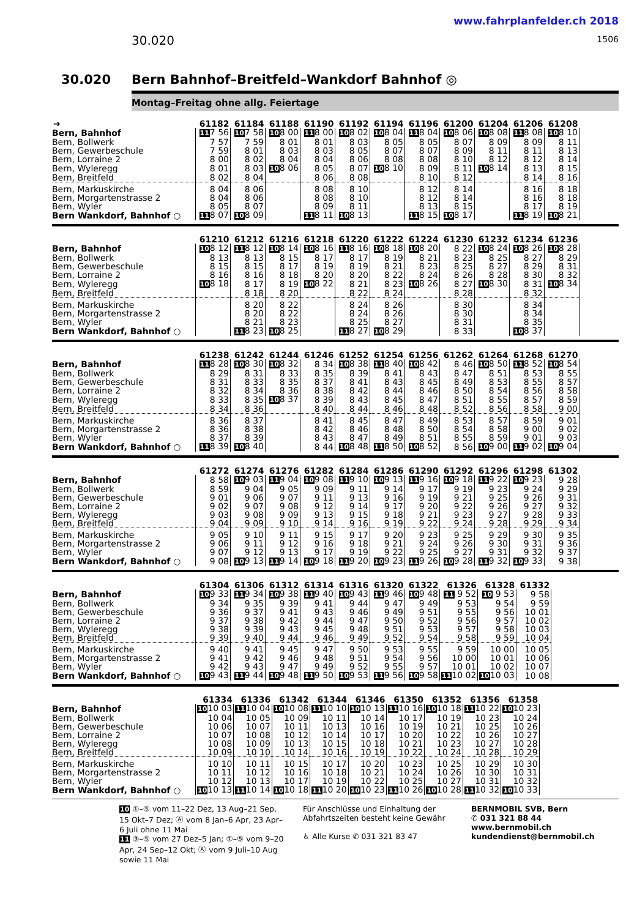30.020
www.fahrplanfelder.ch 2018
1506
30.020 Bern Bahnhof–Breitfeld–Wankdorf Bahnhof ◎
Montag–Freitag ohne allg. Feiertage
| ➔ | 61182 | 61184 | 61188 | 61190 | 61192 | 61194 | 61196 | 61200 | 61204 | 61206 | 61208 |
| --- | --- | --- | --- | --- | --- | --- | --- | --- | --- | --- | --- |
| Bern, Bahnhof | 11 7 56 | 10 7 58 | 10 8 00 | 11 8 00 | 10 8 02 | 10 8 04 | 11 8 04 | 10 8 06 | 10 8 08 | 11 8 08 | 10 8 10 |
| Bern, Bollwerk | 7 57 | 7 59 | 8 01 | 8 01 | 8 03 | 8 05 | 8 05 | 8 07 | 8 09 | 8 09 | 8 11 |
| Bern, Gewerbeschule | 7 59 | 8 01 | 8 03 | 8 03 | 8 05 | 8 07 | 8 07 | 8 09 | 8 11 | 8 11 | 8 13 |
| Bern, Lorraine 2 | 8 00 | 8 02 | 8 04 | 8 04 | 8 06 | 8 08 | 8 08 | 8 10 | 8 12 | 8 12 | 8 14 |
| Bern, Wyleregg | 8 01 | 8 03 | 10 8 06 | 8 05 | 8 07 | 10 8 10 | 8 09 | 8 11 | 10 8 14 | 8 13 | 8 15 |
| Bern, Breitfeld | 8 02 | 8 04 | | 8 06 | 8 08 | | 8 10 | 8 12 | | 8 14 | 8 16 |
| Bern, Markuskirche | 8 04 | 8 06 | | 8 08 | 8 10 | | 8 12 | 8 14 | | 8 16 | 8 18 |
| Bern, Morgartenstrasse 2 | 8 04 | 8 06 | | 8 08 | 8 10 | | 8 12 | 8 14 | | 8 16 | 8 18 |
| Bern, Wyler | 8 05 | 8 07 | | 8 09 | 8 11 | | 8 13 | 8 15 | | 8 17 | 8 19 |
| Bern Wankdorf, Bahnhof ○ | 11 8 07 | 10 8 09 | | 11 8 11 | 10 8 13 | | 11 8 15 | 10 8 17 | | 11 8 19 | 10 8 21 |
| | 61210 | 61212 | 61216 | 61218 | 61220 | 61222 | 61224 | 61230 | 61232 | 61234 | 61236 |
| --- | --- | --- | --- | --- | --- | --- | --- | --- | --- | --- | --- |
| Bern, Bahnhof | 10 8 12 | 11 8 12 | 10 8 14 | 10 8 16 | 11 8 16 | 10 8 18 | 10 8 20 | 8 22 | 10 8 24 | 10 8 26 | 10 8 28 |
| Bern, Bollwerk | 8 13 | 8 13 | 8 15 | 8 17 | 8 17 | 8 19 | 8 21 | 8 23 | 8 25 | 8 27 | 8 29 |
| Bern, Gewerbeschule | 8 15 | 8 15 | 8 17 | 8 19 | 8 19 | 8 21 | 8 23 | 8 25 | 8 27 | 8 29 | 8 31 |
| Bern, Lorraine 2 | 8 16 | 8 16 | 8 18 | 8 20 | 8 20 | 8 22 | 8 24 | 8 26 | 8 28 | 8 30 | 8 32 |
| Bern, Wyleregg | 10 8 18 | 8 17 | 8 19 | 10 8 22 | 8 21 | 8 23 | 10 8 26 | 8 27 | 10 8 30 | 8 31 | 10 8 34 |
| Bern, Breitfeld | | 8 18 | 8 20 | | 8 22 | 8 24 | | 8 28 | | 8 32 | |
| Bern, Markuskirche | | 8 20 | 8 22 | | 8 24 | 8 26 | | 8 30 | | 8 34 | |
| Bern, Morgartenstrasse 2 | | 8 20 | 8 22 | | 8 24 | 8 26 | | 8 30 | | 8 34 | |
| Bern, Wyler | | 8 21 | 8 23 | | 8 25 | 8 27 | | 8 31 | | 8 35 | |
| Bern Wankdorf, Bahnhof ○ | | 11 8 23 | 10 8 25 | | 11 8 27 | 10 8 29 | | 8 33 | | 10 8 37 | |
| | 61238 | 61242 | 61244 | 61246 | 61252 | 61254 | 61256 | 61262 | 61264 | 61268 | 61270 |
| --- | --- | --- | --- | --- | --- | --- | --- | --- | --- | --- | --- |
| Bern, Bahnhof | 11 8 28 | 10 8 30 | 10 8 32 | 8 34 | 10 8 38 | 11 8 40 | 10 8 42 | 8 46 | 10 8 50 | 11 8 52 | 10 8 54 |
| Bern, Bollwerk | 8 29 | 8 31 | 8 33 | 8 35 | 8 39 | 8 41 | 8 43 | 8 47 | 8 51 | 8 53 | 8 55 |
| Bern, Gewerbeschule | 8 31 | 8 33 | 8 35 | 8 37 | 8 41 | 8 43 | 8 45 | 8 49 | 8 53 | 8 55 | 8 57 |
| Bern, Lorraine 2 | 8 32 | 8 34 | 8 36 | 8 38 | 8 42 | 8 44 | 8 46 | 8 50 | 8 54 | 8 56 | 8 58 |
| Bern, Wyleregg | 8 33 | 8 35 | 10 8 37 | 8 39 | 8 43 | 8 45 | 8 47 | 8 51 | 8 55 | 8 57 | 8 59 |
| Bern, Breitfeld | 8 34 | 8 36 | | 8 40 | 8 44 | 8 46 | 8 48 | 8 52 | 8 56 | 8 58 | 9 00 |
| Bern, Markuskirche | 8 36 | 8 37 | | 8 41 | 8 45 | 8 47 | 8 49 | 8 53 | 8 57 | 8 59 | 9 01 |
| Bern, Morgartenstrasse 2 | 8 36 | 8 38 | | 8 42 | 8 46 | 8 48 | 8 50 | 8 54 | 8 58 | 9 00 | 9 02 |
| Bern, Wyler | 8 37 | 8 39 | | 8 43 | 8 47 | 8 49 | 8 51 | 8 55 | 8 59 | 9 01 | 9 03 |
| Bern Wankdorf, Bahnhof ○ | 11 8 39 | 10 8 40 | | 8 44 | 10 8 48 | 11 8 50 | 10 8 52 | 8 56 | 10 9 00 | 11 9 02 | 10 9 04 |
| | 61272 | 61274 | 61276 | 61282 | 61284 | 61286 | 61290 | 61292 | 61296 | 61298 | 61302 |
| --- | --- | --- | --- | --- | --- | --- | --- | --- | --- | --- | --- |
| Bern, Bahnhof | 8 58 | 10 9 03 | 11 9 04 | 10 9 08 | 11 9 10 | 10 9 13 | 11 9 16 | 10 9 18 | 11 9 22 | 10 9 23 | 9 28 |
| Bern, Bollwerk | 8 59 | 9 04 | 9 05 | 9 09 | 9 11 | 9 14 | 9 17 | 9 19 | 9 23 | 9 24 | 9 29 |
| Bern, Gewerbeschule | 9 01 | 9 06 | 9 07 | 9 11 | 9 13 | 9 16 | 9 19 | 9 21 | 9 25 | 9 26 | 9 31 |
| Bern, Lorraine 2 | 9 02 | 9 07 | 9 08 | 9 12 | 9 14 | 9 17 | 9 20 | 9 22 | 9 26 | 9 27 | 9 32 |
| Bern, Wyleregg | 9 03 | 9 08 | 9 09 | 9 13 | 9 15 | 9 18 | 9 21 | 9 23 | 9 27 | 9 28 | 9 33 |
| Bern, Breitfeld | 9 04 | 9 09 | 9 10 | 9 14 | 9 16 | 9 19 | 9 22 | 9 24 | 9 28 | 9 29 | 9 34 |
| Bern, Markuskirche | 9 05 | 9 10 | 9 11 | 9 15 | 9 17 | 9 20 | 9 23 | 9 25 | 9 29 | 9 30 | 9 35 |
| Bern, Morgartenstrasse 2 | 9 06 | 9 11 | 9 12 | 9 16 | 9 18 | 9 21 | 9 24 | 9 26 | 9 30 | 9 31 | 9 36 |
| Bern, Wyler | 9 07 | 9 12 | 9 13 | 9 17 | 9 19 | 9 22 | 9 25 | 9 27 | 9 31 | 9 32 | 9 37 |
| Bern Wankdorf, Bahnhof ○ | 9 08 | 10 9 13 | 11 9 14 | 10 9 18 | 11 9 20 | 10 9 23 | 11 9 26 | 10 9 28 | 11 9 32 | 10 9 33 | 9 38 |
| | 61304 | 61306 | 61312 | 61314 | 61316 | 61320 | 61322 | 61326 | 61328 | 61332 |
| --- | --- | --- | --- | --- | --- | --- | --- | --- | --- | --- |
| Bern, Bahnhof | 10 9 33 | 11 9 34 | 10 9 38 | 11 9 40 | 10 9 43 | 11 9 46 | 10 9 48 | 11 9 52 | 10 9 53 | 9 58 |
| Bern, Bollwerk | 9 34 | 9 35 | 9 39 | 9 41 | 9 44 | 9 47 | 9 49 | 9 53 | 9 54 | 9 59 |
| Bern, Gewerbeschule | 9 36 | 9 37 | 9 41 | 9 43 | 9 46 | 9 49 | 9 51 | 9 55 | 9 56 | 10 01 |
| Bern, Lorraine 2 | 9 37 | 9 38 | 9 42 | 9 44 | 9 47 | 9 50 | 9 52 | 9 56 | 9 57 | 10 02 |
| Bern, Wyleregg | 9 38 | 9 39 | 9 43 | 9 45 | 9 48 | 9 51 | 9 53 | 9 57 | 9 58 | 10 03 |
| Bern, Breitfeld | 9 39 | 9 40 | 9 44 | 9 46 | 9 49 | 9 52 | 9 54 | 9 58 | 9 59 | 10 04 |
| Bern, Markuskirche | 9 40 | 9 41 | 9 45 | 9 47 | 9 50 | 9 53 | 9 55 | 9 59 | 10 00 | 10 05 |
| Bern, Morgartenstrasse 2 | 9 41 | 9 42 | 9 46 | 9 48 | 9 51 | 9 54 | 9 56 | 10 00 | 10 01 | 10 06 |
| Bern, Wyler | 9 42 | 9 43 | 9 47 | 9 49 | 9 52 | 9 55 | 9 57 | 10 01 | 10 02 | 10 07 |
| Bern Wankdorf, Bahnhof ○ | 10 9 43 | 11 9 44 | 10 9 48 | 11 9 50 | 10 9 53 | 11 9 56 | 10 9 58 | 11 10 02 | 10 10 03 | 10 08 |
| | 61334 | 61336 | 61342 | 61344 | 61346 | 61350 | 61352 | 61356 | 61358 |
| --- | --- | --- | --- | --- | --- | --- | --- | --- | --- |
| Bern, Bahnhof | 10 10 03 | 11 10 04 | 10 10 08 | 11 10 10 | 10 10 13 | 11 10 16 | 10 10 18 | 11 10 22 | 10 10 23 |
| Bern, Bollwerk | 10 04 | 10 05 | 10 09 | 10 11 | 10 14 | 10 17 | 10 19 | 10 23 | 10 24 |
| Bern, Gewerbeschule | 10 06 | 10 07 | 10 11 | 10 13 | 10 16 | 10 19 | 10 21 | 10 25 | 10 26 |
| Bern, Lorraine 2 | 10 07 | 10 08 | 10 12 | 10 14 | 10 17 | 10 20 | 10 22 | 10 26 | 10 27 |
| Bern, Wyleregg | 10 08 | 10 09 | 10 13 | 10 15 | 10 18 | 10 21 | 10 23 | 10 27 | 10 28 |
| Bern, Breitfeld | 10 09 | 10 10 | 10 14 | 10 16 | 10 19 | 10 22 | 10 24 | 10 28 | 10 29 |
| Bern, Markuskirche | 10 10 | 10 11 | 10 15 | 10 17 | 10 20 | 10 23 | 10 25 | 10 29 | 10 30 |
| Bern, Morgartenstrasse 2 | 10 11 | 10 12 | 10 16 | 10 18 | 10 21 | 10 24 | 10 26 | 10 30 | 10 31 |
| Bern, Wyler | 10 12 | 10 13 | 10 17 | 10 19 | 10 22 | 10 25 | 10 27 | 10 31 | 10 32 |
| Bern Wankdorf, Bahnhof ○ | 10 10 13 | 11 10 14 | 10 10 18 | 11 10 20 | 10 10 23 | 11 10 26 | 10 10 28 | 11 10 32 | 10 10 33 |
10 ①–⑤ vom 11–22 Dez, 13 Aug–21 Sep, 15 Okt–7 Dez; Ⓐ vom 8 Jan–6 Apr, 23 Apr–6 Juli ohne 11 Mai
11 ③–⑤ vom 27 Dez–5 Jan; ①–⑤ vom 9–20 Apr, 24 Sep–12 Okt; Ⓐ vom 9 Juli–10 Aug sowie 11 Mai
Für Anschlüsse und Einhaltung der Abfahrtszeiten besteht keine Gewähr
♿ Alle Kurse ✆ 031 321 83 47
BERNMOBIL SVB, Bern
✆ 031 321 88 44
www.bernmobil.ch
kundendienst@bernmobil.ch